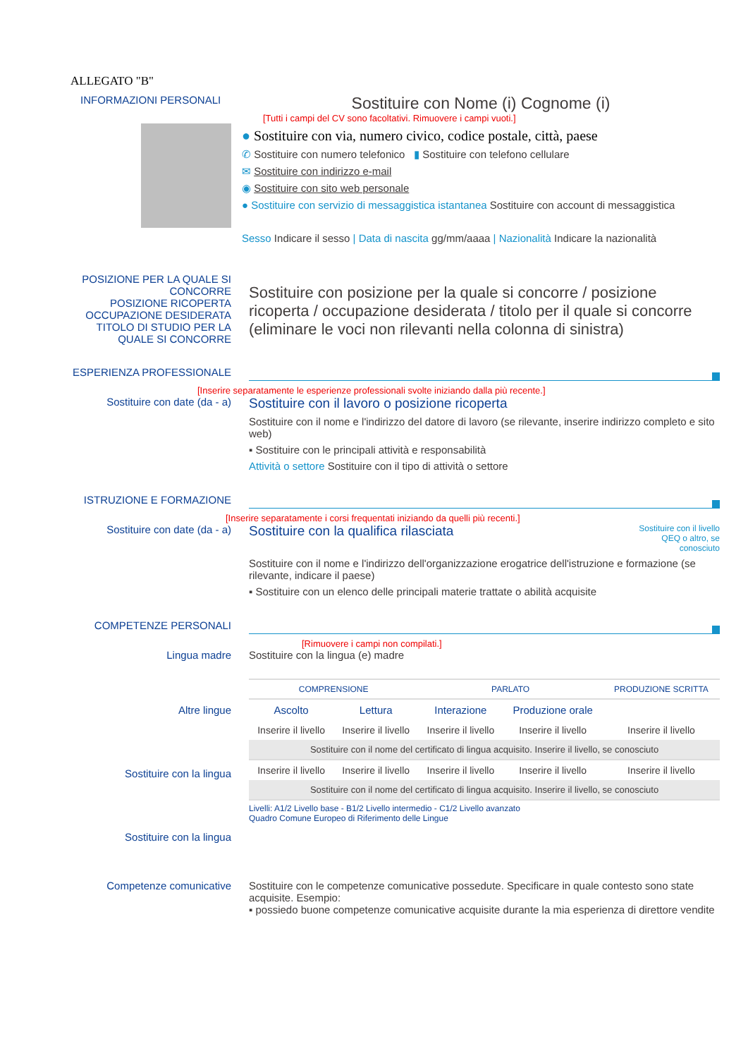ALLEGATO "B"
INFORMAZIONI PERSONALI
Sostituire con Nome (i) Cognome (i)
[Tutti i campi del CV sono facoltativi. Rimuovere i campi vuoti.]
● Sostituire con via, numero civico, codice postale, città, paese
✆ Sostituire con numero telefonico ▮ Sostituire con telefono cellulare
✉ Sostituire con indirizzo e-mail
◉ Sostituire con sito web personale
● Sostituire con servizio di messaggistica istantanea Sostituire con account di messaggistica
Sesso Indicare il sesso | Data di nascita gg/mm/aaaa | Nazionalità Indicare la nazionalità
POSIZIONE PER LA QUALE SI CONCORRE
POSIZIONE RICOPERTA
OCCUPAZIONE DESIDERATA
TITOLO DI STUDIO PER LA QUALE SI CONCORRE
Sostituire con posizione per la quale si concorre / posizione ricoperta / occupazione desiderata / titolo per il quale si concorre (eliminare le voci non rilevanti nella colonna di sinistra)
ESPERIENZA PROFESSIONALE
[Inserire separatamente le esperienze professionali svolte iniziando dalla più recente.]
Sostituire con date (da - a)
Sostituire con il lavoro o posizione ricoperta
Sostituire con il nome e l'indirizzo del datore di lavoro (se rilevante, inserire indirizzo completo e sito web)
▪ Sostituire con le principali attività e responsabilità
Attività o settore Sostituire con il tipo di attività o settore
ISTRUZIONE E FORMAZIONE
[Inserire separatamente i corsi frequentati iniziando da quelli più recenti.]
Sostituire con date (da - a)
Sostituire con la qualifica rilasciata
Sostituire con il livello
QEQ o altro, se
conosciuto
Sostituire con il nome e l'indirizzo dell'organizzazione erogatrice dell'istruzione e formazione (se rilevante, indicare il paese)
▪ Sostituire con un elenco delle principali materie trattate o abilità acquisite
COMPETENZE PERSONALI
[Rimuovere i campi non compilati.]
Lingua madre Sostituire con la lingua (e) madre
Altre lingue
Sostituire con la lingua
Sostituire con la lingua
| COMPRENSIONE | | PARLATO | | PRODUZIONE SCRITTA |
| --- | --- | --- | --- | --- |
| Ascolto | Lettura | Interazione | Produzione orale | |
| Inserire il livello | Inserire il livello | Inserire il livello | Inserire il livello | Inserire il livello |
| Sostituire con il nome del certificato di lingua acquisito. Inserire il livello, se conosciuto | | | | |
| Inserire il livello | Inserire il livello | Inserire il livello | Inserire il livello | Inserire il livello |
| Sostituire con il nome del certificato di lingua acquisito. Inserire il livello, se conosciuto | | | | |
Livelli: A1/2 Livello base - B1/2 Livello intermedio - C1/2 Livello avanzato
Quadro Comune Europeo di Riferimento delle Lingue
Competenze comunicative Sostituire con le competenze comunicative possedute. Specificare in quale contesto sono state acquisite. Esempio:
▪ possiedo buone competenze comunicative acquisite durante la mia esperienza di direttore vendite